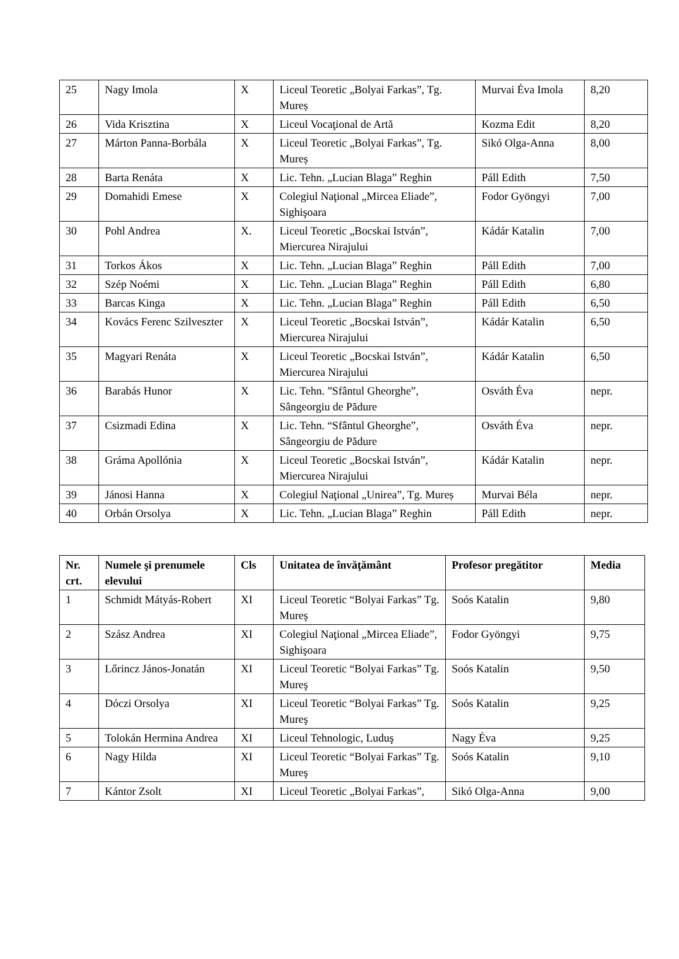| 25 | Nagy Imola | X | Liceul Teoretic „Bolyai Farkas”, Tg. Mureș | Murvai Éva Imola | 8,20 |
| 26 | Vida Krisztina | X | Liceul Vocaţional de Artă | Kozma Edit | 8,20 |
| 27 | Márton Panna-Borbála | X | Liceul Teoretic „Bolyai Farkas”, Tg. Mureș | Sikó Olga-Anna | 8,00 |
| 28 | Barta Renáta | X | Lic. Tehn. „Lucian Blaga” Reghin | Páll Edith | 7,50 |
| 29 | Domahidi Emese | X | Colegiul Naţional „Mircea Eliade”, Sighişoara | Fodor Gyöngyi | 7,00 |
| 30 | Pohl Andrea | X. | Liceul Teoretic „Bocskai István”, Miercurea Nirajului | Kádár Katalin | 7,00 |
| 31 | Torkos Ákos | X | Lic. Tehn. „Lucian Blaga” Reghin | Páll Edith | 7,00 |
| 32 | Szép Noémi | X | Lic. Tehn. „Lucian Blaga” Reghin | Páll Edith | 6,80 |
| 33 | Barcas Kinga | X | Lic. Tehn. „Lucian Blaga” Reghin | Páll Edith | 6,50 |
| 34 | Kovács Ferenc Szilveszter | X | Liceul Teoretic „Bocskai István”, Miercurea Nirajului | Kádár Katalin | 6,50 |
| 35 | Magyari Renáta | X | Liceul Teoretic „Bocskai István”, Miercurea Nirajului | Kádár Katalin | 6,50 |
| 36 | Barabás Hunor | X | Lic. Tehn. ”Sfântul Gheorghe”, Sângeorgiu de Pădure | Osváth Éva | nepr. |
| 37 | Csizmadi Edina | X | Lic. Tehn. “Sfântul Gheorghe”, Sângeorgiu de Pădure | Osváth Éva | nepr. |
| 38 | Gráma Apollónia | X | Liceul Teoretic „Bocskai István”, Miercurea Nirajului | Kádár Katalin | nepr. |
| 39 | Jánosi Hanna | X | Colegiul Naţional „Unirea”, Tg. Mureș | Murvai Béla | nepr. |
| 40 | Orbán Orsolya | X | Lic. Tehn. „Lucian Blaga” Reghin | Páll Edith | nepr. |
| Nr. crt. | Numele şi prenumele elevului | Cls | Unitatea de învăţământ | Profesor pregătitor | Media |
| --- | --- | --- | --- | --- | --- |
| 1 | Schmidt Mátyás-Robert | XI | Liceul Teoretic “Bolyai Farkas” Tg. Mureş | Soós Katalin | 9,80 |
| 2 | Szász Andrea | XI | Colegiul Naţional „Mircea Eliade”, Sighişoara | Fodor Gyöngyi | 9,75 |
| 3 | Lőrincz János-Jonatán | XI | Liceul Teoretic “Bolyai Farkas” Tg. Mureş | Soós Katalin | 9,50 |
| 4 | Dóczi Orsolya | XI | Liceul Teoretic “Bolyai Farkas” Tg. Mureş | Soós Katalin | 9,25 |
| 5 | Tolokán Hermina Andrea | XI | Liceul Tehnologic, Luduş | Nagy Éva | 9,25 |
| 6 | Nagy Hilda | XI | Liceul Teoretic “Bolyai Farkas” Tg. Mureş | Soós Katalin | 9,10 |
| 7 | Kántor Zsolt | XI | Liceul Teoretic „Bolyai Farkas”, | Sikó Olga-Anna | 9,00 |